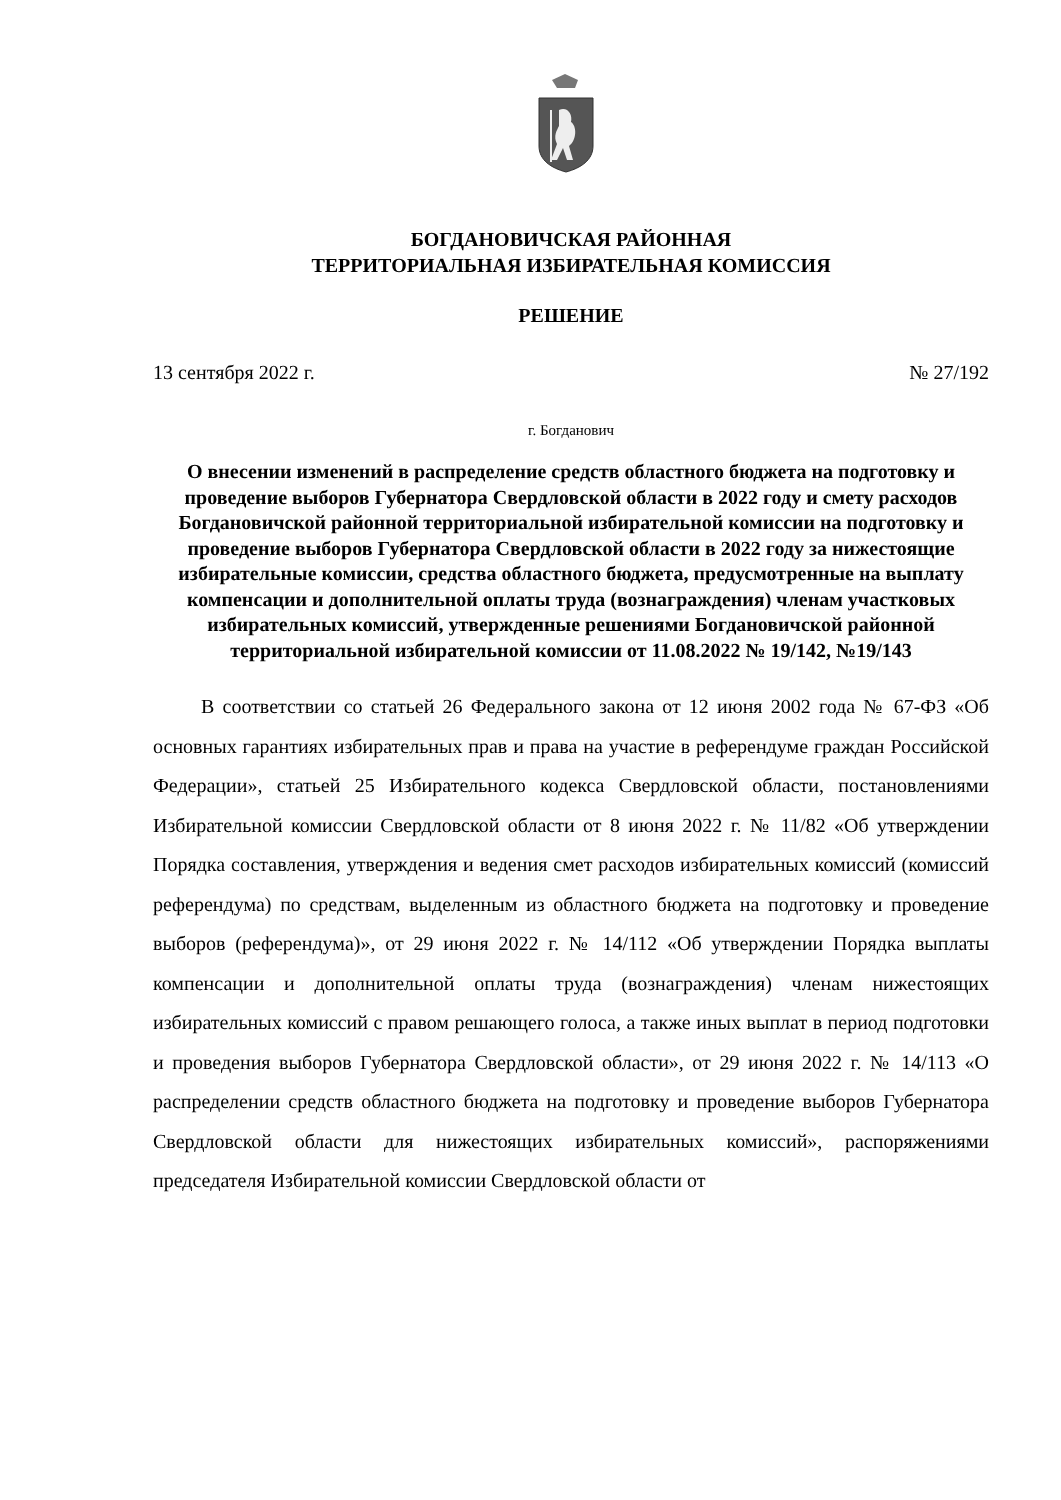БОГДАНОВИЧСКАЯ РАЙОННАЯ
ТЕРРИТОРИАЛЬНАЯ ИЗБИРАТЕЛЬНАЯ КОМИССИЯ
РЕШЕНИЕ
13 сентября 2022 г. № 27/192
г. Богданович
О внесении изменений в распределение средств областного бюджета на подготовку и проведение выборов Губернатора Свердловской области в 2022 году и смету расходов Богдановичской районной территориальной избирательной комиссии на подготовку и проведение выборов Губернатора Свердловской области в 2022 году за нижестоящие избирательные комиссии, средства областного бюджета, предусмотренные на выплату компенсации и дополнительной оплаты труда (вознаграждения) членам участковых избирательных комиссий, утвержденные решениями Богдановичской районной территориальной избирательной комиссии от 11.08.2022 № 19/142, №19/143
В соответствии со статьей 26 Федерального закона от 12 июня 2002 года № 67-ФЗ «Об основных гарантиях избирательных прав и права на участие в референдуме граждан Российской Федерации», статьей 25 Избирательного кодекса Свердловской области, постановлениями Избирательной комиссии Свердловской области от 8 июня 2022 г. № 11/82 «Об утверждении Порядка составления, утверждения и ведения смет расходов избирательных комиссий (комиссий референдума) по средствам, выделенным из областного бюджета на подготовку и проведение выборов (референдума)», от 29 июня 2022 г. № 14/112 «Об утверждении Порядка выплаты компенсации и дополнительной оплаты труда (вознаграждения) членам нижестоящих избирательных комиссий с правом решающего голоса, а также иных выплат в период подготовки и проведения выборов Губернатора Свердловской области», от 29 июня 2022 г. № 14/113 «О распределении средств областного бюджета на подготовку и проведение выборов Губернатора Свердловской области для нижестоящих избирательных комиссий», распоряжениями председателя Избирательной комиссии Свердловской области от